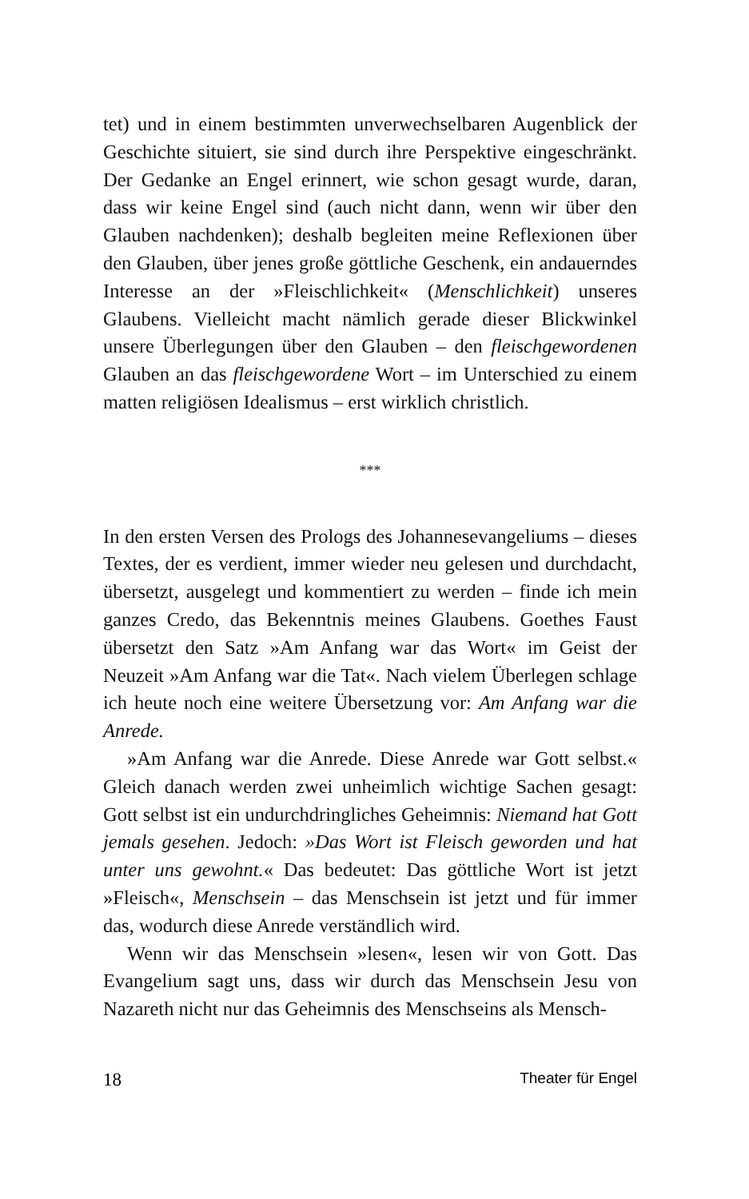tet) und in einem bestimmten unverwechselbaren Augenblick der Geschichte situiert, sie sind durch ihre Perspektive eingeschränkt. Der Gedanke an Engel erinnert, wie schon gesagt wurde, daran, dass wir keine Engel sind (auch nicht dann, wenn wir über den Glauben nachdenken); deshalb begleiten meine Reflexionen über den Glauben, über jenes große göttliche Geschenk, ein andauerndes Interesse an der »Fleischlichkeit« (Menschlichkeit) unseres Glaubens. Vielleicht macht nämlich gerade dieser Blickwinkel unsere Überlegungen über den Glauben – den fleischgewordenen Glauben an das fleischgewordene Wort – im Unterschied zu einem matten religiösen Idealismus – erst wirklich christlich.
***
In den ersten Versen des Prologs des Johannesevangeliums – dieses Textes, der es verdient, immer wieder neu gelesen und durchdacht, übersetzt, ausgelegt und kommentiert zu werden – finde ich mein ganzes Credo, das Bekenntnis meines Glaubens. Goethes Faust übersetzt den Satz »Am Anfang war das Wort« im Geist der Neuzeit »Am Anfang war die Tat«. Nach vielem Überlegen schlage ich heute noch eine weitere Übersetzung vor: Am Anfang war die Anrede.
»Am Anfang war die Anrede. Diese Anrede war Gott selbst.« Gleich danach werden zwei unheimlich wichtige Sachen gesagt: Gott selbst ist ein undurchdringliches Geheimnis: Niemand hat Gott jemals gesehen. Jedoch: »Das Wort ist Fleisch geworden und hat unter uns gewohnt.« Das bedeutet: Das göttliche Wort ist jetzt »Fleisch«, Menschsein – das Menschsein ist jetzt und für immer das, wodurch diese Anrede verständlich wird.
Wenn wir das Menschsein »lesen«, lesen wir von Gott. Das Evangelium sagt uns, dass wir durch das Menschsein Jesu von Nazareth nicht nur das Geheimnis des Menschseins als Mensch-
18 Theater für Engel